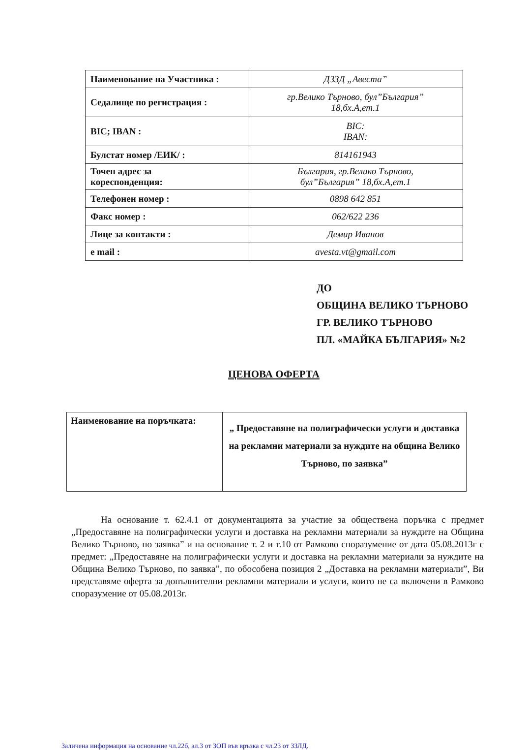| Наименование на Участника : | ДЗЗД „Авеста” |
| Седалище по регистрация : | гр.Велико Търново, бул”България” 18,бх.А,ет.1 |
| BIC; IBAN : | BIC: IBAN: |
| Булстат номер /ЕИК/ : | 814161943 |
| Точен адрес за кореспонденция: | България, гр.Велико Търново, бул”България” 18,бх.А,ет.1 |
| Телефонен номер : | 0898 642 851 |
| Факс номер : | 062/622 236 |
| Лице за контакти : | Демир Иванов |
| e mail : | avesta.vt@gmail.com |
ДО
ОБЩИНА ВЕЛИКО ТЪРНОВО
ГР. ВЕЛИКО ТЪРНОВО
ПЛ. «МАЙКА БЪЛГАРИЯ» №2
ЦЕНОВА ОФЕРТА
| Наименование на поръчката: | „ Предоставяне на полиграфически услуги и доставка на рекламни материали за нуждите на община Велико Търново, по заявка” |
На основание т. 62.4.1 от документацията за участие за обществена поръчка с предмет „Предоставяне на полиграфически услуги и доставка на рекламни материали за нуждите на Община Велико Търново, по заявка” и на основание т. 2 и т.10 от Рамково споразумение от дата 05.08.2013г с предмет: „Предоставяне на полиграфически услуги и доставка на рекламни материали за нуждите на Община Велико Търново, по заявка”, по обособена позиция 2 „Доставка на рекламни материали”, Ви представяме оферта за допълнителни рекламни материали и услуги, които не са включени в Рамково споразумение от 05.08.2013г.
Заличена информация на основание чл.22б, ал.3 от ЗОП във връзка с чл.23 от ЗЗЛД.